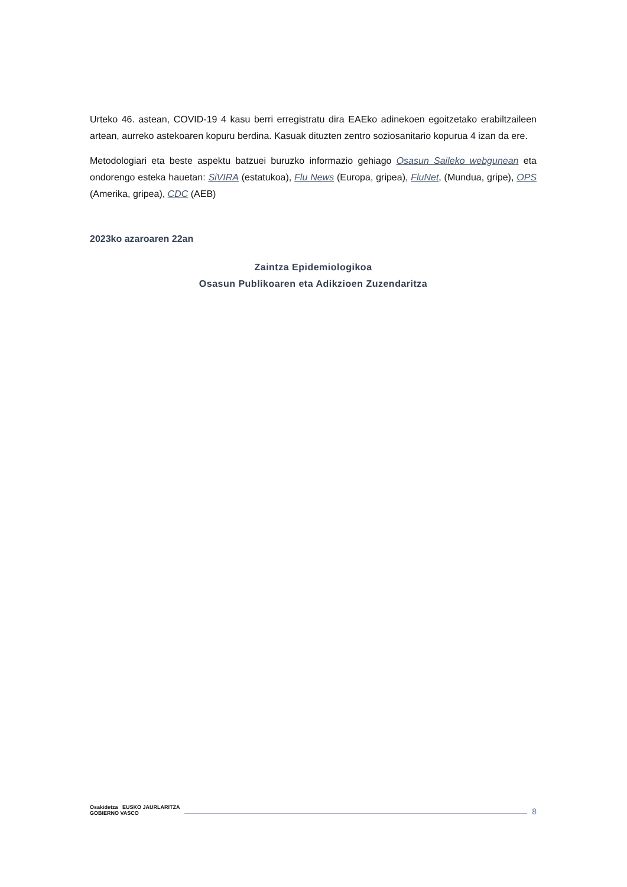Urteko 46. astean, COVID-19 4 kasu berri erregistratu dira EAEko adinekoen egoitzetako erabiltzaileen artean, aurreko astekoaren kopuru berdina. Kasuak dituzten zentro soziosanitario kopurua 4 izan da ere.
Metodologiari eta beste aspektu batzuei buruzko informazio gehiago Osasun Saileko webgunean eta ondorengo esteka hauetan: SiVIRA (estatukoa), Flu News (Europa, gripea), FluNet, (Mundua, gripe), OPS (Amerika, gripea), CDC (AEB)
2023ko azaroaren 22an
Zaintza Epidemiologikoa
Osasun Publikoaren eta Adikzioen Zuzendaritza
Osakidetza EUSKO JAURLARITZA GOBIERNO VASCO
8